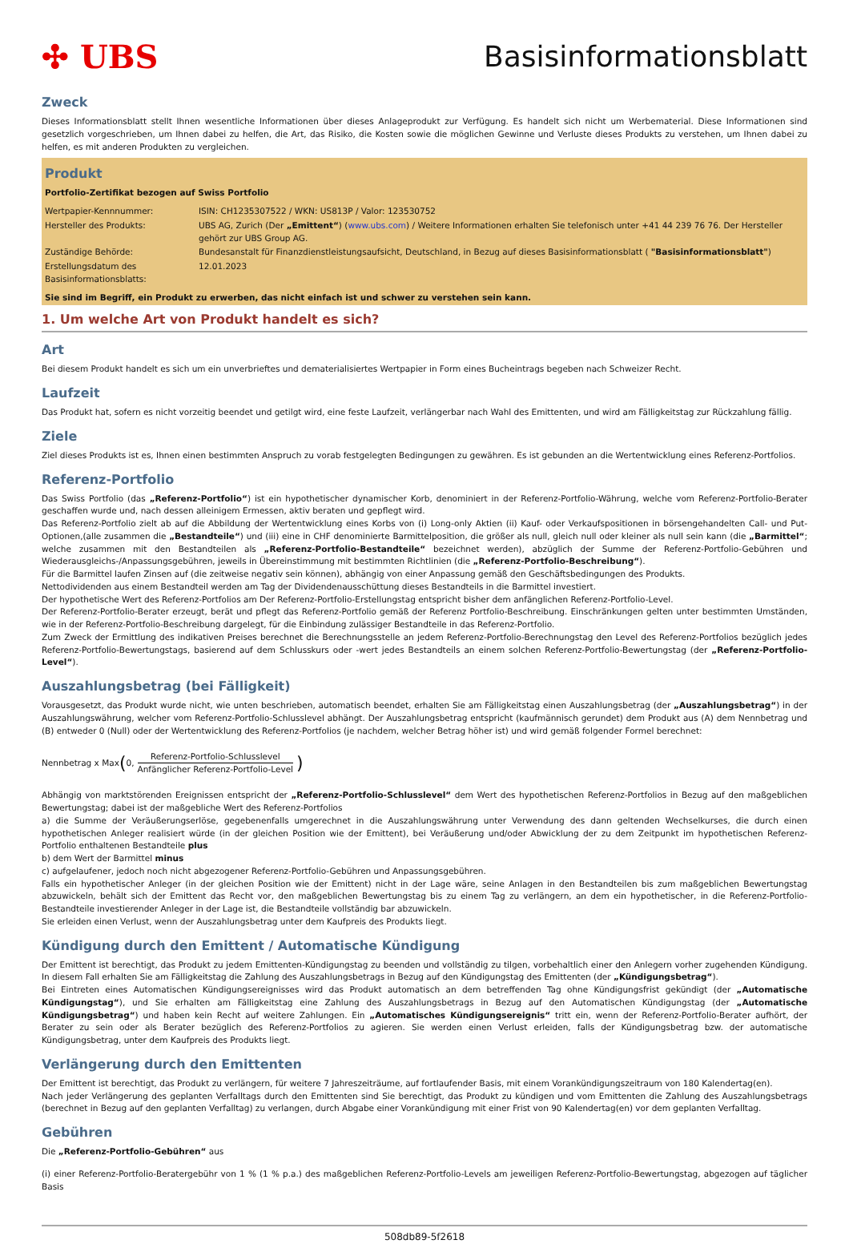✣ UBS Basisinformationsblatt
Zweck
Dieses Informationsblatt stellt Ihnen wesentliche Informationen über dieses Anlageprodukt zur Verfügung. Es handelt sich nicht um Werbematerial. Diese Informationen sind gesetzlich vorgeschrieben, um Ihnen dabei zu helfen, die Art, das Risiko, die Kosten sowie die möglichen Gewinne und Verluste dieses Produkts zu verstehen, um Ihnen dabei zu helfen, es mit anderen Produkten zu vergleichen.
Produkt
Portfolio-Zertifikat bezogen auf Swiss Portfolio
| Wertpapier-Kennnummer: | ISIN: CH1235307522 / WKN: US813P / Valor: 123530752 |
| Hersteller des Produkts: | UBS AG, Zurich (Der „Emittent“ ) ( www.ubs.com ) / Weitere Informationen erhalten Sie telefonisch unter +41 44 239 76 76. Der Hersteller gehört zur UBS Group AG. |
| Zuständige Behörde: | Bundesanstalt für Finanzdienstleistungsaufsicht, Deutschland, in Bezug auf dieses Basisinformationsblatt ( "Basisinformationsblatt" ) |
| Erstellungsdatum des Basisinformationsblatts: | 12.01.2023 |
Sie sind im Begriff, ein Produkt zu erwerben, das nicht einfach ist und schwer zu verstehen sein kann.
1. Um welche Art von Produkt handelt es sich?
Art
Bei diesem Produkt handelt es sich um ein unverbrieftes und dematerialisiertes Wertpapier in Form eines Bucheintrags begeben nach Schweizer Recht.
Laufzeit
Das Produkt hat, sofern es nicht vorzeitig beendet und getilgt wird, eine feste Laufzeit, verlängerbar nach Wahl des Emittenten, und wird am Fälligkeitstag zur Rückzahlung fällig.
Ziele
Ziel dieses Produkts ist es, Ihnen einen bestimmten Anspruch zu vorab festgelegten Bedingungen zu gewähren. Es ist gebunden an die Wertentwicklung eines Referenz-Portfolios.
Referenz-Portfolio
Das Swiss Portfolio (das „Referenz-Portfolio“) ist ein hypothetischer dynamischer Korb, denominiert in der Referenz-Portfolio-Währung, welche vom Referenz-Portfolio-Berater geschaffen wurde und, nach dessen alleinigem Ermessen, aktiv beraten und gepflegt wird.
Das Referenz-Portfolio zielt ab auf die Abbildung der Wertentwicklung eines Korbs von (i) Long-only Aktien (ii) Kauf- oder Verkaufspositionen in börsengehandelten Call- und Put-Optionen,(alle zusammen die „Bestandteile“) und (iii) eine in CHF denominierte Barmittelposition, die größer als null, gleich null oder kleiner als null sein kann (die „Barmittel“; welche zusammen mit den Bestandteilen als „Referenz-Portfolio-Bestandteile“ bezeichnet werden), abzüglich der Summe der Referenz-Portfolio-Gebühren und Wiederausgleichs-/Anpassungsgebühren, jeweils in Übereinstimmung mit bestimmten Richtlinien (die „Referenz-Portfolio-Beschreibung“).
Für die Barmittel laufen Zinsen auf (die zeitweise negativ sein können), abhängig von einer Anpassung gemäß den Geschäftsbedingungen des Produkts.
Nettodividenden aus einem Bestandteil werden am Tag der Dividendenausschüttung dieses Bestandteils in die Barmittel investiert.
Der hypothetische Wert des Referenz-Portfolios am Der Referenz-Portfolio-Erstellungstag entspricht bisher dem anfänglichen Referenz-Portfolio-Level.
Der Referenz-Portfolio-Berater erzeugt, berät und pflegt das Referenz-Portfolio gemäß der Referenz Portfolio-Beschreibung. Einschränkungen gelten unter bestimmten Umständen, wie in der Referenz-Portfolio-Beschreibung dargelegt, für die Einbindung zulässiger Bestandteile in das Referenz-Portfolio.
Zum Zweck der Ermittlung des indikativen Preises berechnet die Berechnungsstelle an jedem Referenz-Portfolio-Berechnungstag den Level des Referenz-Portfolios bezüglich jedes Referenz-Portfolio-Bewertungstags, basierend auf dem Schlusskurs oder -wert jedes Bestandteils an einem solchen Referenz-Portfolio-Bewertungstag (der „Referenz-Portfolio-Level“).
Auszahlungsbetrag (bei Fälligkeit)
Vorausgesetzt, das Produkt wurde nicht, wie unten beschrieben, automatisch beendet, erhalten Sie am Fälligkeitstag einen Auszahlungsbetrag (der „Auszahlungsbetrag“) in der Auszahlungswährung, welcher vom Referenz-Portfolio-Schlusslevel abhängt. Der Auszahlungsbetrag entspricht (kaufmännisch gerundet) dem Produkt aus (A) dem Nennbetrag und (B) entweder 0 (Null) oder der Wertentwicklung des Referenz-Portfolios (je nachdem, welcher Betrag höher ist) und wird gemäß folgender Formel berechnet:
Nennbetrag x Max ( 0, Referenz-Portfolio-Schlusslevel Anfänglicher Referenz-Portfolio-Level)
Abhängig von marktstörenden Ereignissen entspricht der „Referenz-Portfolio-Schlusslevel“ dem Wert des hypothetischen Referenz-Portfolios in Bezug auf den maßgeblichen Bewertungstag; dabei ist der maßgebliche Wert des Referenz-Portfolios
a) die Summe der Veräußerungserlöse, gegebenenfalls umgerechnet in die Auszahlungswährung unter Verwendung des dann geltenden Wechselkurses, die durch einen hypothetischen Anleger realisiert würde (in der gleichen Position wie der Emittent), bei Veräußerung und/oder Abwicklung der zu dem Zeitpunkt im hypothetischen Referenz-Portfolio enthaltenen Bestandteile plus
b) dem Wert der Barmittel minus
c) aufgelaufener, jedoch noch nicht abgezogener Referenz-Portfolio-Gebühren und Anpassungsgebühren.
Falls ein hypothetischer Anleger (in der gleichen Position wie der Emittent) nicht in der Lage wäre, seine Anlagen in den Bestandteilen bis zum maßgeblichen Bewertungstag abzuwickeln, behält sich der Emittent das Recht vor, den maßgeblichen Bewertungstag bis zu einem Tag zu verlängern, an dem ein hypothetischer, in die Referenz-Portfolio-Bestandteile investierender Anleger in der Lage ist, die Bestandteile vollständig bar abzuwickeln.
Sie erleiden einen Verlust, wenn der Auszahlungsbetrag unter dem Kaufpreis des Produkts liegt.
Kündigung durch den Emittent / Automatische Kündigung
Der Emittent ist berechtigt, das Produkt zu jedem Emittenten-Kündigungstag zu beenden und vollständig zu tilgen, vorbehaltlich einer den Anlegern vorher zugehenden Kündigung. In diesem Fall erhalten Sie am Fälligkeitstag die Zahlung des Auszahlungsbetrags in Bezug auf den Kündigungstag des Emittenten (der „Kündigungsbetrag“).
Bei Eintreten eines Automatischen Kündigungsereignisses wird das Produkt automatisch an dem betreffenden Tag ohne Kündigungsfrist gekündigt (der „Automatische Kündigungstag“), und Sie erhalten am Fälligkeitstag eine Zahlung des Auszahlungsbetrags in Bezug auf den Automatischen Kündigungstag (der „Automatische Kündigungsbetrag“) und haben kein Recht auf weitere Zahlungen. Ein „Automatisches Kündigungsereignis“ tritt ein, wenn der Referenz-Portfolio-Berater aufhört, der Berater zu sein oder als Berater bezüglich des Referenz-Portfolios zu agieren. Sie werden einen Verlust erleiden, falls der Kündigungsbetrag bzw. der automatische Kündigungsbetrag, unter dem Kaufpreis des Produkts liegt.
Verlängerung durch den Emittenten
Der Emittent ist berechtigt, das Produkt zu verlängern, für weitere 7 Jahreszeiträume, auf fortlaufender Basis, mit einem Vorankündigungszeitraum von 180 Kalendertag(en).
Nach jeder Verlängerung des geplanten Verfalltags durch den Emittenten sind Sie berechtigt, das Produkt zu kündigen und vom Emittenten die Zahlung des Auszahlungsbetrags (berechnet in Bezug auf den geplanten Verfalltag) zu verlangen, durch Abgabe einer Vorankündigung mit einer Frist von 90 Kalendertag(en) vor dem geplanten Verfalltag.
Gebühren
Die „Referenz-Portfolio-Gebühren“ aus
(i) einer Referenz-Portfolio-Beratergebühr von 1 % (1 % p.a.) des maßgeblichen Referenz-Portfolio-Levels am jeweiligen Referenz-Portfolio-Bewertungstag, abgezogen auf täglicher Basis
508db89-5f2618